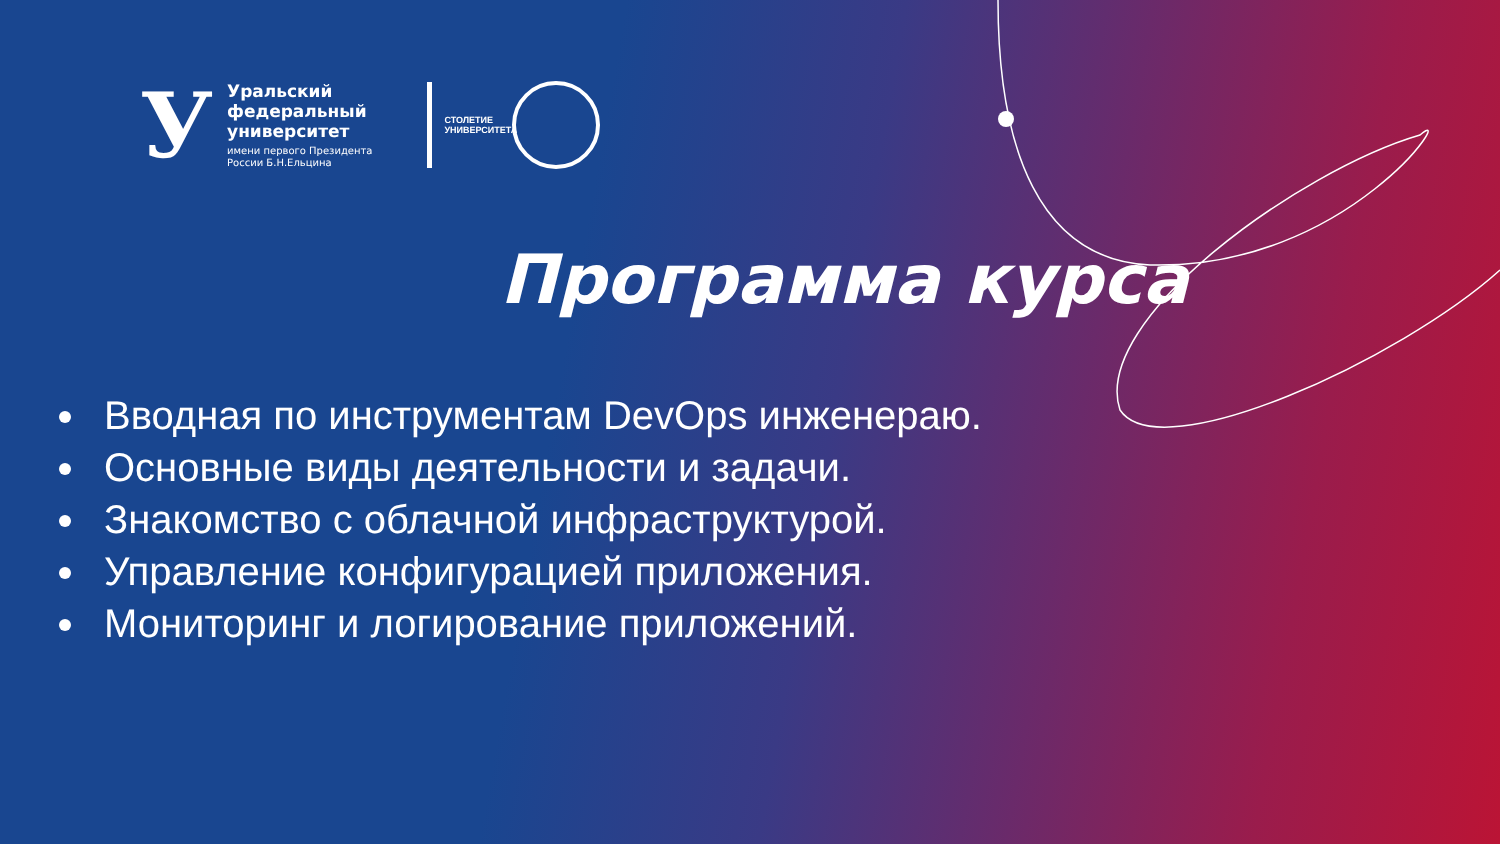У
Уральский
федеральный
университет
имени первого Президента
России Б.Н.Ельцина
СТОЛЕТИЕ УНИВЕРСИТЕТА
Программа курса
Вводная по инструментам DevOps инженераю.
Основные виды деятельности и задачи.
Знакомство с облачной инфраструктурой.
Управление конфигурацией приложения.
Мониторинг и логирование приложений.